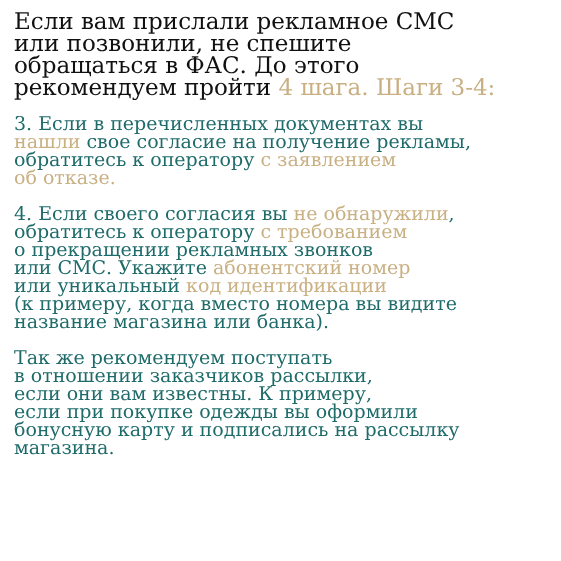Если вам прислали рекламное СМС
или позвонили, не спешите
обращаться в ФАС. До этого
рекомендуем пройти 4 шага. Шаги 3-4:
3. Если в перечисленных документах вы
нашли свое согласие на получение рекламы,
обратитесь к оператору с заявлением
об отказе.
4. Если своего согласия вы не обнаружили,
обратитесь к оператору с требованием
о прекращении рекламных звонков
или СМС. Укажите абонентский номер
или уникальный код идентификации
(к примеру, когда вместо номера вы видите
название магазина или банка).
Так же рекомендуем поступать
в отношении заказчиков рассылки,
если они вам известны. К примеру,
если при покупке одежды вы оформили
бонусную карту и подписались на рассылку
магазина.